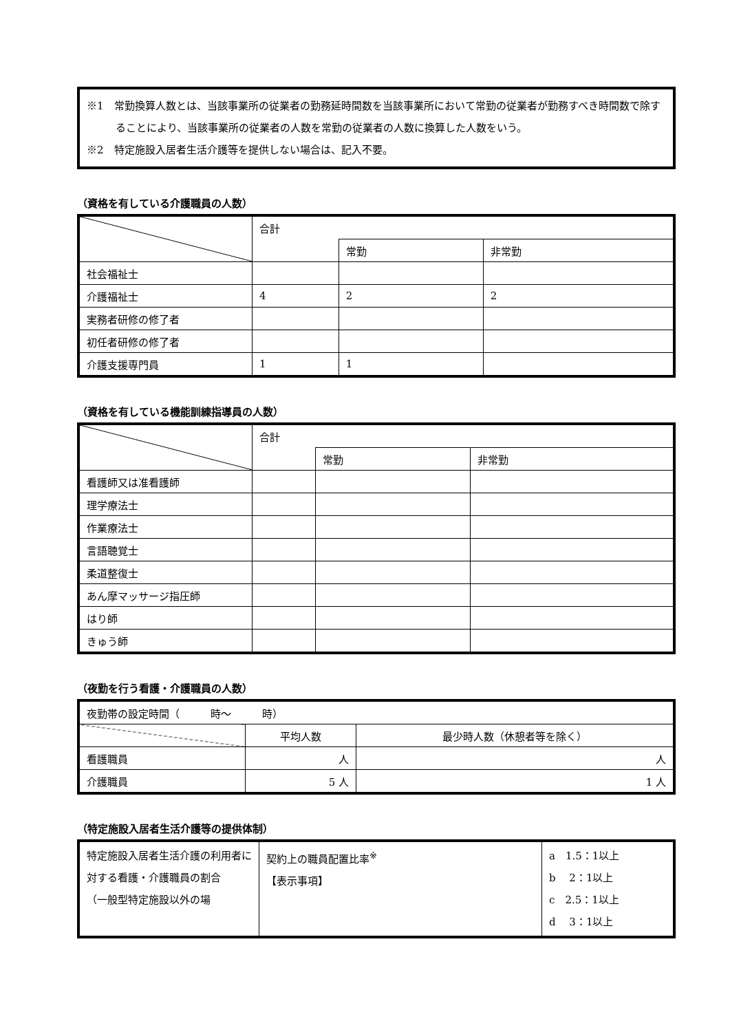※1　常勤換算人数とは、当該事業所の従業者の勤務延時間数を当該事業所において常勤の従業者が勤務すべき時間数で除することにより、当該事業所の従業者の人数を常勤の従業者の人数に換算した人数をいう。
※2　特定施設入居者生活介護等を提供しない場合は、記入不要。
（資格を有している介護職員の人数）
| | 合計 | | |
| | | 常勤 | 非常勤 |
| 社会福祉士 | | | |
| 介護福祉士 | 4 | 2 | 2 |
| 実務者研修の修了者 | | | |
| 初任者研修の修了者 | | | |
| 介護支援専門員 | 1 | 1 | |
（資格を有している機能訓練指導員の人数）
| | 合計 | | |
| | | 常勤 | 非常勤 |
| 看護師又は准看護師 | | | |
| 理学療法士 | | | |
| 作業療法士 | | | |
| 言語聴覚士 | | | |
| 柔道整復士 | | | |
| あん摩マッサージ指圧師 | | | |
| はり師 | | | |
| きゅう師 | | | |
（夜勤を行う看護・介護職員の人数）
| 夜勤帯の設定時間（ 時～ 時） | | |
| | 平均人数 | 最少時人数（休憩者等を除く） |
| 看護職員 | 人 | 人 |
| 介護職員 | 5 人 | 1 人 |
（特定施設入居者生活介護等の提供体制）
| 特定施設入居者生活介護の利用者に対する看護・介護職員の割合 （一般型特定施設以外の場 | 契約上の職員配置比率<sup>※</sup> 【表示事項】 | a 1.5：1以上 b 2：1以上 c 2.5：1以上 d 3：1以上 |